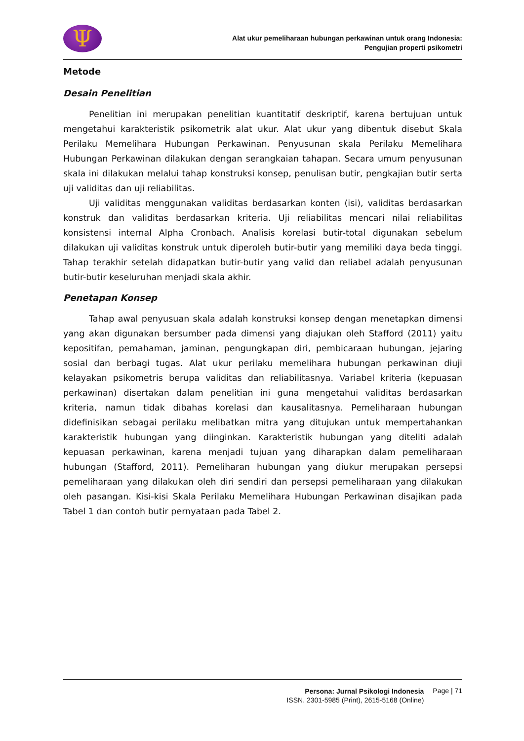Ψ
Alat ukur pemeliharaan hubungan perkawinan untuk orang Indonesia:
Pengujian properti psikometri
Metode
Desain Penelitian
Penelitian ini merupakan penelitian kuantitatif deskriptif, karena bertujuan untuk mengetahui karakteristik psikometrik alat ukur. Alat ukur yang dibentuk disebut Skala Perilaku Memelihara Hubungan Perkawinan. Penyusunan skala Perilaku Memelihara Hubungan Perkawinan dilakukan dengan serangkaian tahapan. Secara umum penyusunan skala ini dilakukan melalui tahap konstruksi konsep, penulisan butir, pengkajian butir serta uji validitas dan uji reliabilitas.
Uji validitas menggunakan validitas berdasarkan konten (isi), validitas berdasarkan konstruk dan validitas berdasarkan kriteria. Uji reliabilitas mencari nilai reliabilitas konsistensi internal Alpha Cronbach. Analisis korelasi butir-total digunakan sebelum dilakukan uji validitas konstruk untuk diperoleh butir-butir yang memiliki daya beda tinggi. Tahap terakhir setelah didapatkan butir-butir yang valid dan reliabel adalah penyusunan butir-butir keseluruhan menjadi skala akhir.
Penetapan Konsep
Tahap awal penyusuan skala adalah konstruksi konsep dengan menetapkan dimensi yang akan digunakan bersumber pada dimensi yang diajukan oleh Stafford (2011) yaitu kepositifan, pemahaman, jaminan, pengungkapan diri, pembicaraan hubungan, jejaring sosial dan berbagi tugas. Alat ukur perilaku memelihara hubungan perkawinan diuji kelayakan psikometris berupa validitas dan reliabilitasnya. Variabel kriteria (kepuasan perkawinan) disertakan dalam penelitian ini guna mengetahui validitas berdasarkan kriteria, namun tidak dibahas korelasi dan kausalitasnya. Pemeliharaan hubungan didefinisikan sebagai perilaku melibatkan mitra yang ditujukan untuk mempertahankan karakteristik hubungan yang diinginkan. Karakteristik hubungan yang diteliti adalah kepuasan perkawinan, karena menjadi tujuan yang diharapkan dalam pemeliharaan hubungan (Stafford, 2011). Pemeliharan hubungan yang diukur merupakan persepsi pemeliharaan yang dilakukan oleh diri sendiri dan persepsi pemeliharaan yang dilakukan oleh pasangan. Kisi-kisi Skala Perilaku Memelihara Hubungan Perkawinan disajikan pada Tabel 1 dan contoh butir pernyataan pada Tabel 2.
Persona: Jurnal Psikologi Indonesia
ISSN. 2301-5985 (Print), 2615-5168 (Online)
Page | 71